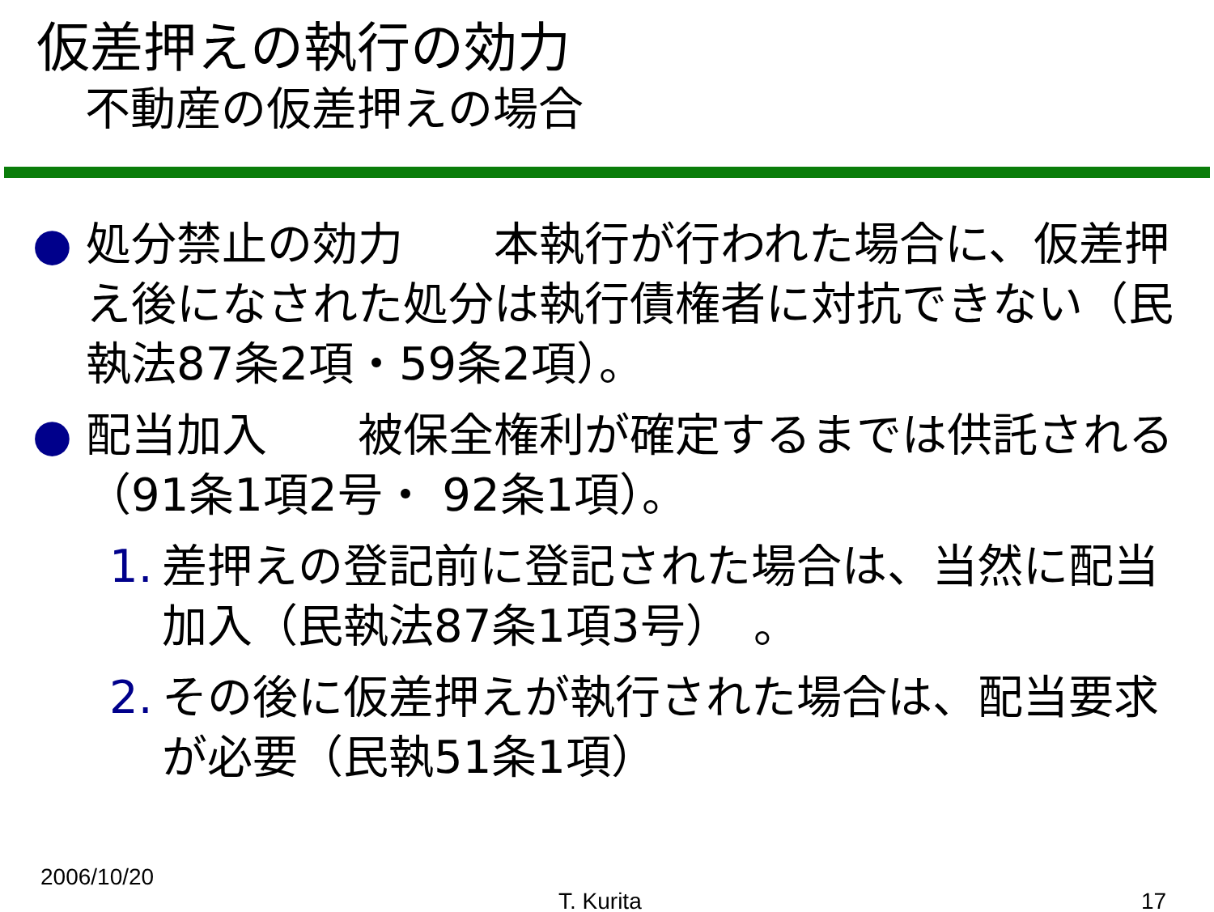仮差押えの執行の効力
不動産の仮差押えの場合
● 処分禁止の効力　　本執行が行われた場合に、仮差押え後になされた処分は執行債権者に対抗できない（民執法87条2項・59条2項）。
● 配当加入　　被保全権利が確定するまでは供託される（91条1項2号・ 92条1項）。
1. 差押えの登記前に登記された場合は、当然に配当加入（民執法87条1項3号）　。
2. その後に仮差押えが執行された場合は、配当要求が必要（民執51条1項）
2006/10/20
T. Kurita 17